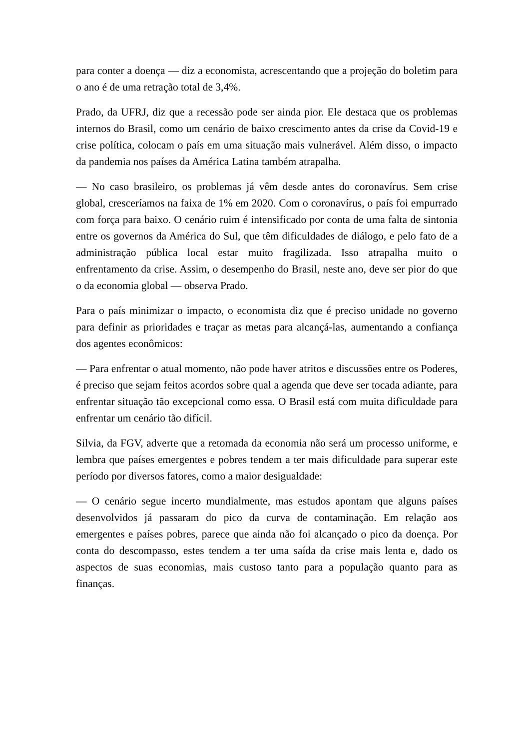para conter a doença — diz a economista, acrescentando que a projeção do boletim para o ano é de uma retração total de 3,4%.
Prado, da UFRJ, diz que a recessão pode ser ainda pior. Ele destaca que os problemas internos do Brasil, como um cenário de baixo crescimento antes da crise da Covid-19 e crise política, colocam o país em uma situação mais vulnerável. Além disso, o impacto da pandemia nos países da América Latina também atrapalha.
— No caso brasileiro, os problemas já vêm desde antes do coronavírus. Sem crise global, cresceríamos na faixa de 1% em 2020. Com o coronavírus, o país foi empurrado com força para baixo. O cenário ruim é intensificado por conta de uma falta de sintonia entre os governos da América do Sul, que têm dificuldades de diálogo, e pelo fato de a administração pública local estar muito fragilizada. Isso atrapalha muito o enfrentamento da crise. Assim, o desempenho do Brasil, neste ano, deve ser pior do que o da economia global — observa Prado.
Para o país minimizar o impacto, o economista diz que é preciso unidade no governo para definir as prioridades e traçar as metas para alcançá-las, aumentando a confiança dos agentes econômicos:
— Para enfrentar o atual momento, não pode haver atritos e discussões entre os Poderes, é preciso que sejam feitos acordos sobre qual a agenda que deve ser tocada adiante, para enfrentar situação tão excepcional como essa. O Brasil está com muita dificuldade para enfrentar um cenário tão difícil.
Silvia, da FGV, adverte que a retomada da economia não será um processo uniforme, e lembra que países emergentes e pobres tendem a ter mais dificuldade para superar este período por diversos fatores, como a maior desigualdade:
— O cenário segue incerto mundialmente, mas estudos apontam que alguns países desenvolvidos já passaram do pico da curva de contaminação. Em relação aos emergentes e países pobres, parece que ainda não foi alcançado o pico da doença. Por conta do descompasso, estes tendem a ter uma saída da crise mais lenta e, dado os aspectos de suas economias, mais custoso tanto para a população quanto para as finanças.